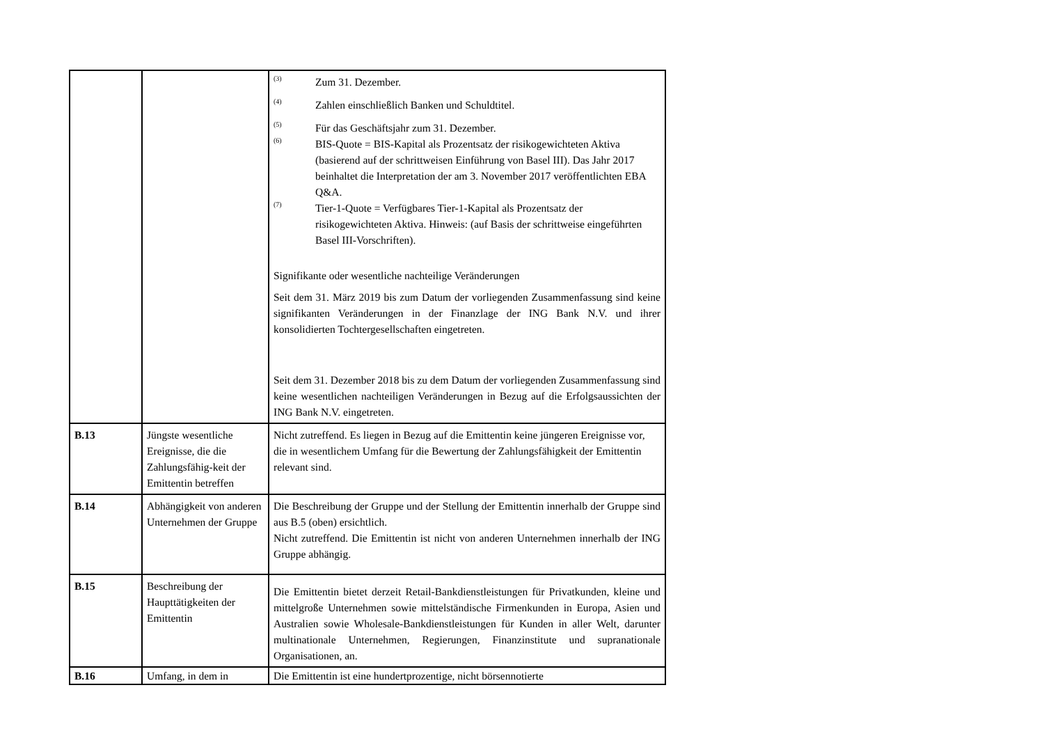| | | <sup>(3)</sup> Zum 31. Dezember. <sup>(4)</sup> Zahlen einschließlich Banken und Schuldtitel. <sup>(5)</sup> Für das Geschäftsjahr zum 31. Dezember. <sup>(6)</sup> BIS-Quote = BIS-Kapital als Prozentsatz der risikogewichteten Aktiva (basierend auf der schrittweisen Einführung von Basel III). Das Jahr 2017 beinhaltet die Interpretation der am 3. November 2017 veröffentlichten EBA Q&A. <sup>(7)</sup> Tier-1-Quote = Verfügbares Tier-1-Kapital als Prozentsatz der risikogewichteten Aktiva. Hinweis: (auf Basis der schrittweise eingeführten Basel III-Vorschriften). Signifikante oder wesentliche nachteilige Veränderungen Seit dem 31. März 2019 bis zum Datum der vorliegenden Zusammenfassung sind keine signifikanten Veränderungen in der Finanzlage der ING Bank N.V. und ihrer konsolidierten Tochtergesellschaften eingetreten. Seit dem 31. Dezember 2018 bis zu dem Datum der vorliegenden Zusammenfassung sind keine wesentlichen nachteiligen Veränderungen in Bezug auf die Erfolgsaussichten der ING Bank N.V. eingetreten. |
| B.13 | Jüngste wesentliche Ereignisse, die die Zahlungsfähig-keit der Emittentin betreffen | Nicht zutreffend. Es liegen in Bezug auf die Emittentin keine jüngeren Ereignisse vor, die in wesentlichem Umfang für die Bewertung der Zahlungsfähigkeit der Emittentin relevant sind. |
| B.14 | Abhängigkeit von anderen Unternehmen der Gruppe | Die Beschreibung der Gruppe und der Stellung der Emittentin innerhalb der Gruppe sind aus B.5 (oben) ersichtlich. Nicht zutreffend. Die Emittentin ist nicht von anderen Unternehmen innerhalb der ING Gruppe abhängig. |
| B.15 | Beschreibung der Haupttätigkeiten der Emittentin | Die Emittentin bietet derzeit Retail-Bankdienstleistungen für Privatkunden, kleine und mittelgroße Unternehmen sowie mittelständische Firmenkunden in Europa, Asien und Australien sowie Wholesale-Bankdienstleistungen für Kunden in aller Welt, darunter multinationale Unternehmen, Regierungen, Finanzinstitute und supranationale Organisationen, an. |
| B.16 | Umfang, in dem in | Die Emittentin ist eine hundertprozentige, nicht börsennotierte |